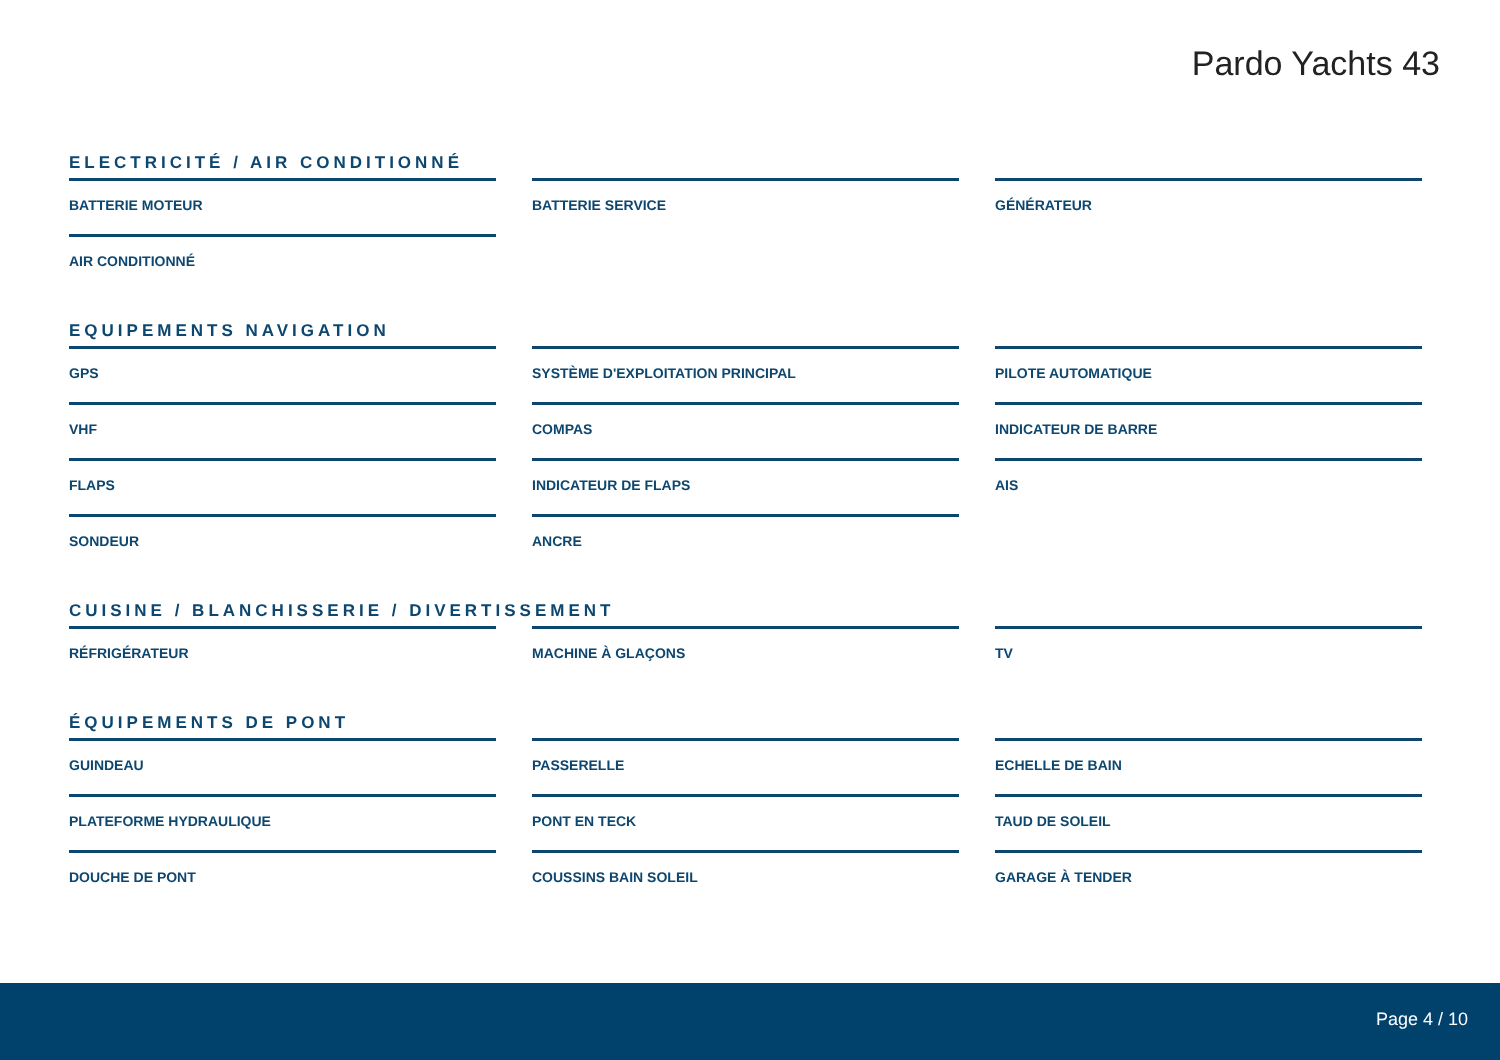Pardo Yachts 43
ELECTRICITÉ / AIR CONDITIONNÉ
BATTERIE MOTEUR
BATTERIE SERVICE
GÉNÉRATEUR
AIR CONDITIONNÉ
EQUIPEMENTS NAVIGATION
GPS
SYSTÈME D'EXPLOITATION PRINCIPAL
PILOTE AUTOMATIQUE
VHF
COMPAS
INDICATEUR DE BARRE
FLAPS
INDICATEUR DE FLAPS
AIS
SONDEUR
ANCRE
CUISINE / BLANCHISSERIE / DIVERTISSEMENT
RÉFRIGÉRATEUR
MACHINE À GLAÇONS
TV
ÉQUIPEMENTS DE PONT
GUINDEAU
PASSERELLE
ECHELLE DE BAIN
PLATEFORME HYDRAULIQUE
PONT EN TECK
TAUD DE SOLEIL
DOUCHE DE PONT
COUSSINS BAIN SOLEIL
GARAGE À TENDER
Page 4 / 10